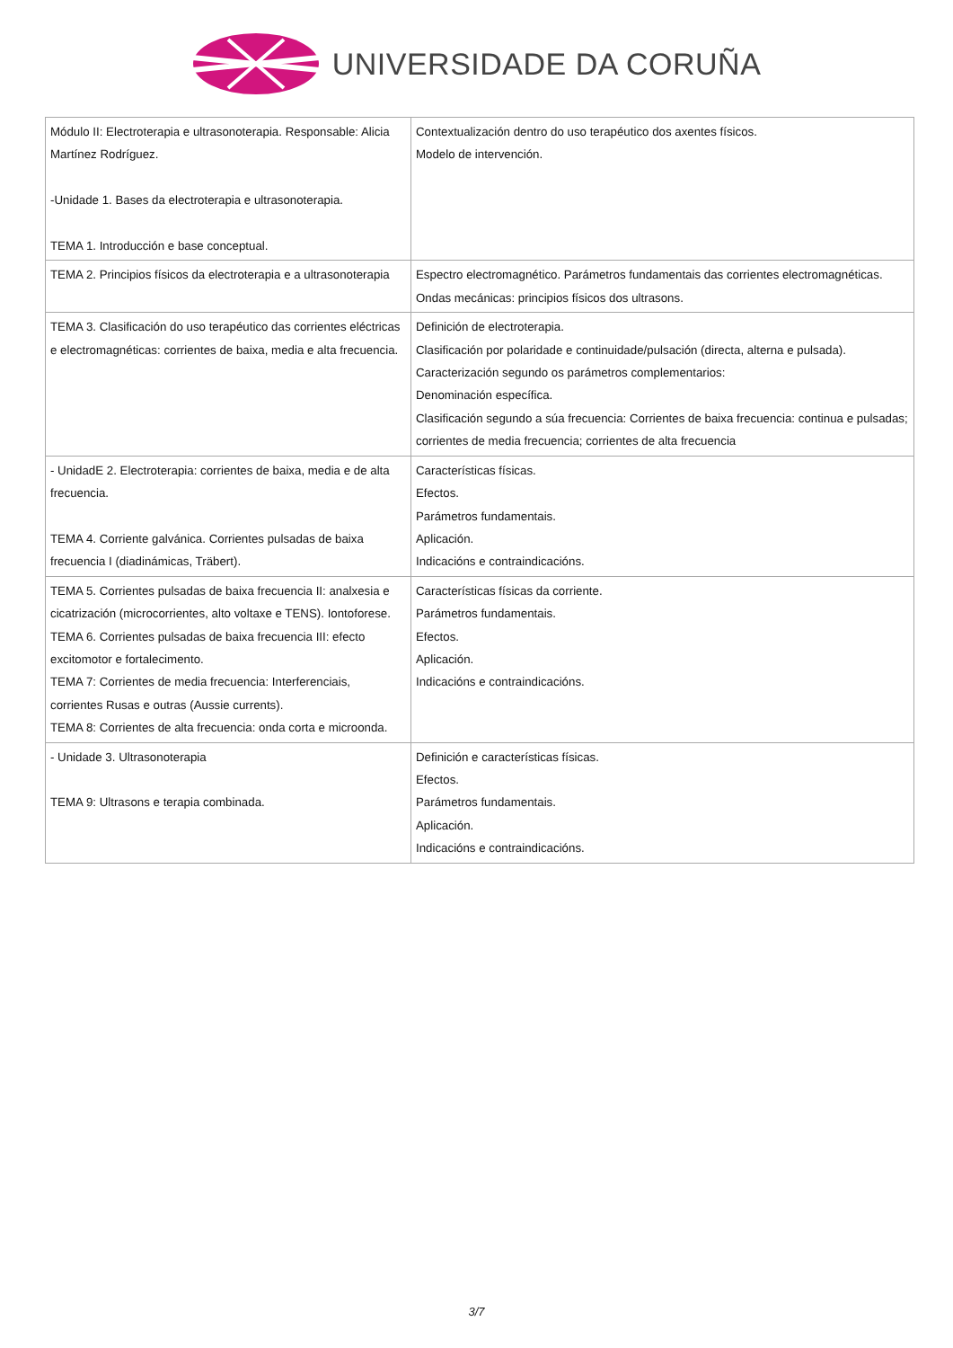UNIVERSIDADE DA CORUÑA
| Módulo II: Electroterapia e ultrasonoterapia. Responsable: Alicia Martínez Rodríguez. -Unidade 1. Bases da electroterapia e ultrasonoterapia. TEMA 1. Introducción e base conceptual. | Contextualización dentro do uso terapéutico dos axentes físicos. Modelo de intervención. |
| TEMA 2. Principios físicos da electroterapia e a ultrasonoterapia | Espectro electromagnético. Parámetros fundamentais das corrientes electromagnéticas. Ondas mecánicas: principios físicos dos ultrasons. |
| TEMA 3. Clasificación do uso terapéutico das corrientes eléctricas e electromagnéticas: corrientes de baixa, media e alta frecuencia. | Definición de electroterapia. Clasificación por polaridade e continuidade/pulsación (directa, alterna e pulsada). Caracterización segundo os parámetros complementarios: Denominación específica. Clasificación segundo a súa frecuencia: Corrientes de baixa frecuencia: continua e pulsadas; corrientes de media frecuencia; corrientes de alta frecuencia |
| - UnidadE 2. Electroterapia: corrientes de baixa, media e de alta frecuencia. TEMA 4. Corriente galvánica. Corrientes pulsadas de baixa frecuencia I (diadinámicas, Träbert). | Características físicas. Efectos. Parámetros fundamentais. Aplicación. Indicacións e contraindicacións. |
| TEMA 5. Corrientes pulsadas de baixa frecuencia II: analxesia e cicatrización (microcorrientes, alto voltaxe e TENS). Iontoforese. TEMA 6. Corrientes pulsadas de baixa frecuencia III: efecto excitomotor e fortalecimento. TEMA 7: Corrientes de media frecuencia: Interferenciais, corrientes Rusas e outras (Aussie currents). TEMA 8: Corrientes de alta frecuencia: onda corta e microonda. | Características físicas da corriente. Parámetros fundamentais. Efectos. Aplicación. Indicacións e contraindicacións. |
| - Unidade 3. Ultrasonoterapia TEMA 9: Ultrasons e terapia combinada. | Definición e características físicas. Efectos. Parámetros fundamentais. Aplicación. Indicacións e contraindicacións. |
3/7